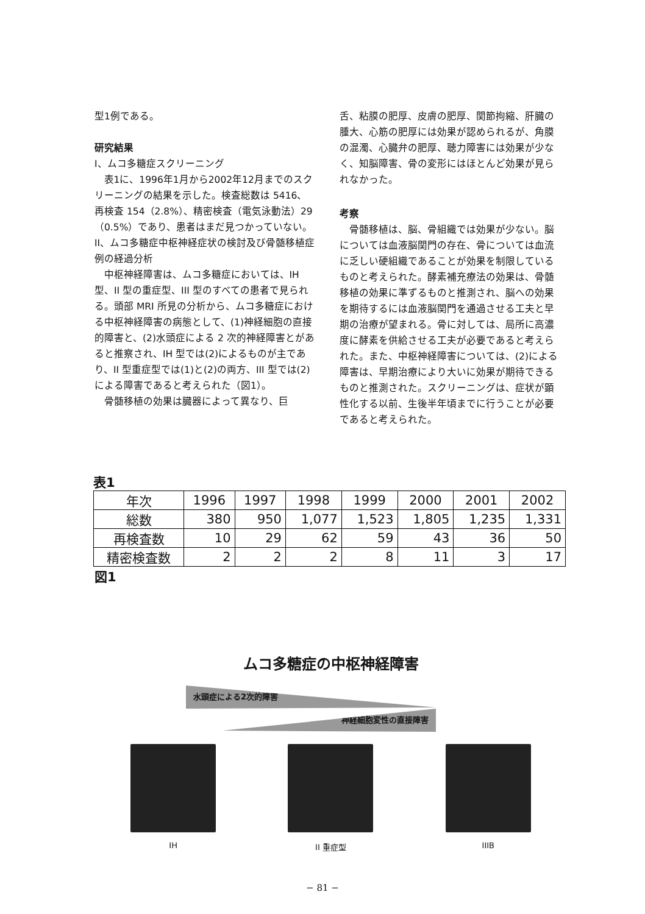型1例である。
研究結果
I、ムコ多糖症スクリーニング
表1に、1996年1月から2002年12月までのスクリーニングの結果を示した。検査総数は 5416、再検査 154（2.8%）、精密検査（電気泳動法）29（0.5%）であり、患者はまだ見つかっていない。
II、ムコ多糖症中枢神経症状の検討及び骨髄移植症例の経過分析
中枢神経障害は、ムコ多糖症においては、IH 型、II 型の重症型、III 型のすべての患者で見られる。頭部 MRI 所見の分析から、ムコ多糖症における中枢神経障害の病態として、(1)神経細胞の直接的障害と、(2)水頭症による 2 次的神経障害とがあると推察され、IH 型では(2)によるものが主であり、II 型重症型では(1)と(2)の両方、III 型では(2)による障害であると考えられた（図1）。
骨髄移植の効果は臓器によって異なり、巨
舌、粘膜の肥厚、皮膚の肥厚、関節拘縮、肝臓の腫大、心筋の肥厚には効果が認められるが、角膜の混濁、心臓弁の肥厚、聴力障害には効果が少なく、知脳障害、骨の変形にはほとんど効果が見られなかった。
考察
骨髄移植は、脳、骨組織では効果が少ない。脳については血液脳関門の存在、骨については血流に乏しい硬組織であることが効果を制限しているものと考えられた。酵素補充療法の効果は、骨髄移植の効果に準ずるものと推測され、脳への効果を期待するには血液脳関門を通過させる工夫と早期の治療が望まれる。骨に対しては、局所に高濃度に酵素を供給させる工夫が必要であると考えられた。また、中枢神経障害については、(2)による障害は、早期治療により大いに効果が期待できるものと推測された。スクリーニングは、症状が顕性化する以前、生後半年頃までに行うことが必要であると考えられた。
表1
| 年次 | 1996 | 1997 | 1998 | 1999 | 2000 | 2001 | 2002 |
| --- | --- | --- | --- | --- | --- | --- | --- |
| 総数 | 380 | 950 | 1,077 | 1,523 | 1,805 | 1,235 | 1,331 |
| 再検査数 | 10 | 29 | 62 | 59 | 43 | 36 | 50 |
| 精密検査数 | 2 | 2 | 2 | 8 | 11 | 3 | 17 |
図1
ムコ多糖症の中枢神経障害
水頭症による2次的障害
神経細胞変性の直接障害
IH II 重症型 IIIB
− 81 −